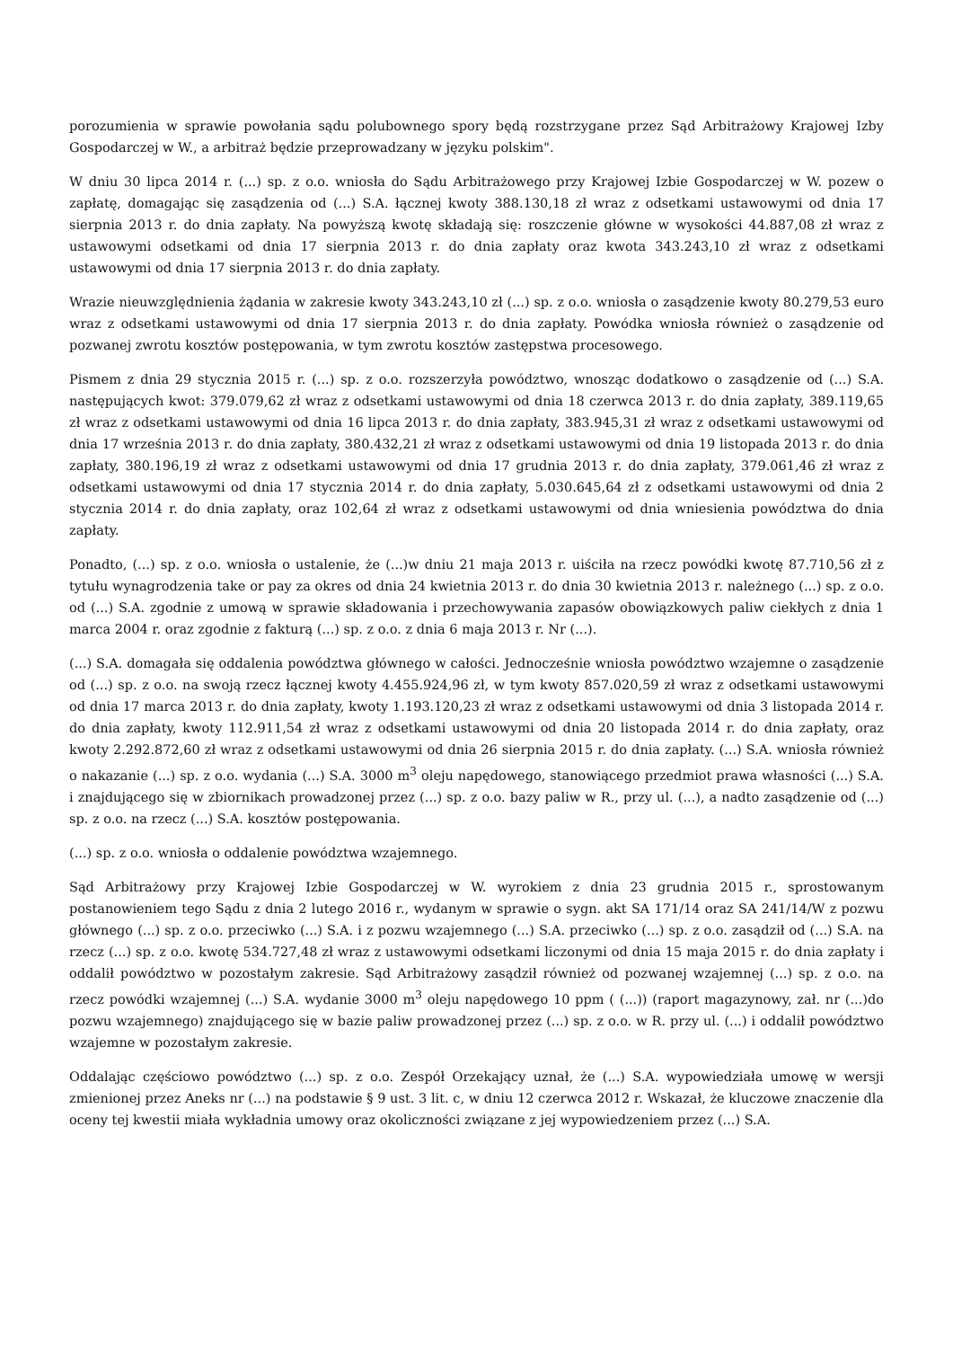porozumienia w sprawie powołania sądu polubownego spory będą rozstrzygane przez Sąd Arbitrażowy Krajowej Izby Gospodarczej w W., a arbitraż będzie przeprowadzany w języku polskim".
W dniu 30 lipca 2014 r. (...) sp. z o.o. wniosła do Sądu Arbitrażowego przy Krajowej Izbie Gospodarczej w W. pozew o zapłatę, domagając się zasądzenia od (...) S.A. łącznej kwoty 388.130,18 zł wraz z odsetkami ustawowymi od dnia 17 sierpnia 2013 r. do dnia zapłaty. Na powyższą kwotę składają się: roszczenie główne w wysokości 44.887,08 zł wraz z ustawowymi odsetkami od dnia 17 sierpnia 2013 r. do dnia zapłaty oraz kwota 343.243,10 zł wraz z odsetkami ustawowymi od dnia 17 sierpnia 2013 r. do dnia zapłaty.
Wrazie nieuwzględnienia żądania w zakresie kwoty 343.243,10 zł (...) sp. z o.o. wniosła o zasądzenie kwoty 80.279,53 euro wraz z odsetkami ustawowymi od dnia 17 sierpnia 2013 r. do dnia zapłaty. Powódka wniosła również o zasądzenie od pozwanej zwrotu kosztów postępowania, w tym zwrotu kosztów zastępstwa procesowego.
Pismem z dnia 29 stycznia 2015 r. (...) sp. z o.o. rozszerzyła powództwo, wnosząc dodatkowo o zasądzenie od (...) S.A. następujących kwot: 379.079,62 zł wraz z odsetkami ustawowymi od dnia 18 czerwca 2013 r. do dnia zapłaty, 389.119,65 zł wraz z odsetkami ustawowymi od dnia 16 lipca 2013 r. do dnia zapłaty, 383.945,31 zł wraz z odsetkami ustawowymi od dnia 17 września 2013 r. do dnia zapłaty, 380.432,21 zł wraz z odsetkami ustawowymi od dnia 19 listopada 2013 r. do dnia zapłaty, 380.196,19 zł wraz z odsetkami ustawowymi od dnia 17 grudnia 2013 r. do dnia zapłaty, 379.061,46 zł wraz z odsetkami ustawowymi od dnia 17 stycznia 2014 r. do dnia zapłaty, 5.030.645,64 zł z odsetkami ustawowymi od dnia 2 stycznia 2014 r. do dnia zapłaty, oraz 102,64 zł wraz z odsetkami ustawowymi od dnia wniesienia powództwa do dnia zapłaty.
Ponadto, (...) sp. z o.o. wniosła o ustalenie, że (...)w dniu 21 maja 2013 r. uiściła na rzecz powódki kwotę 87.710,56 zł z tytułu wynagrodzenia take or pay za okres od dnia 24 kwietnia 2013 r. do dnia 30 kwietnia 2013 r. należnego (...) sp. z o.o. od (...) S.A. zgodnie z umową w sprawie składowania i przechowywania zapasów obowiązkowych paliw ciekłych z dnia 1 marca 2004 r. oraz zgodnie z fakturą (...) sp. z o.o. z dnia 6 maja 2013 r. Nr (...).
(...) S.A. domagała się oddalenia powództwa głównego w całości. Jednocześnie wniosła powództwo wzajemne o zasądzenie od (...) sp. z o.o. na swoją rzecz łącznej kwoty 4.455.924,96 zł, w tym kwoty 857.020,59 zł wraz z odsetkami ustawowymi od dnia 17 marca 2013 r. do dnia zapłaty, kwoty 1.193.120,23 zł wraz z odsetkami ustawowymi od dnia 3 listopada 2014 r. do dnia zapłaty, kwoty 112.911,54 zł wraz z odsetkami ustawowymi od dnia 20 listopada 2014 r. do dnia zapłaty, oraz kwoty 2.292.872,60 zł wraz z odsetkami ustawowymi od dnia 26 sierpnia 2015 r. do dnia zapłaty. (...) S.A. wniosła również o nakazanie (...) sp. z o.o. wydania (...) S.A. 3000 m<sup>3</sup> oleju napędowego, stanowiącego przedmiot prawa własności (...) S.A. i znajdującego się w zbiornikach prowadzonej przez (...) sp. z o.o. bazy paliw w R., przy ul. (...), a nadto zasądzenie od (...) sp. z o.o. na rzecz (...) S.A. kosztów postępowania.
(...) sp. z o.o. wniosła o oddalenie powództwa wzajemnego.
Sąd Arbitrażowy przy Krajowej Izbie Gospodarczej w W. wyrokiem z dnia 23 grudnia 2015 r., sprostowanym postanowieniem tego Sądu z dnia 2 lutego 2016 r., wydanym w sprawie o sygn. akt SA 171/14 oraz SA 241/14/W z pozwu głównego (...) sp. z o.o. przeciwko (...) S.A. i z pozwu wzajemnego (...) S.A. przeciwko (...) sp. z o.o. zasądził od (...) S.A. na rzecz (...) sp. z o.o. kwotę 534.727,48 zł wraz z ustawowymi odsetkami liczonymi od dnia 15 maja 2015 r. do dnia zapłaty i oddalił powództwo w pozostałym zakresie. Sąd Arbitrażowy zasądził również od pozwanej wzajemnej (...) sp. z o.o. na rzecz powódki wzajemnej (...) S.A. wydanie 3000 m<sup>3</sup> oleju napędowego 10 ppm ( (...)) (raport magazynowy, zał. nr (...)do pozwu wzajemnego) znajdującego się w bazie paliw prowadzonej przez (...) sp. z o.o. w R. przy ul. (...) i oddalił powództwo wzajemne w pozostałym zakresie.
Oddalając częściowo powództwo (...) sp. z o.o. Zespół Orzekający uznał, że (...) S.A. wypowiedziała umowę w wersji zmienionej przez Aneks nr (...) na podstawie § 9 ust. 3 lit. c, w dniu 12 czerwca 2012 r. Wskazał, że kluczowe znaczenie dla oceny tej kwestii miała wykładnia umowy oraz okoliczności związane z jej wypowiedzeniem przez (...) S.A.